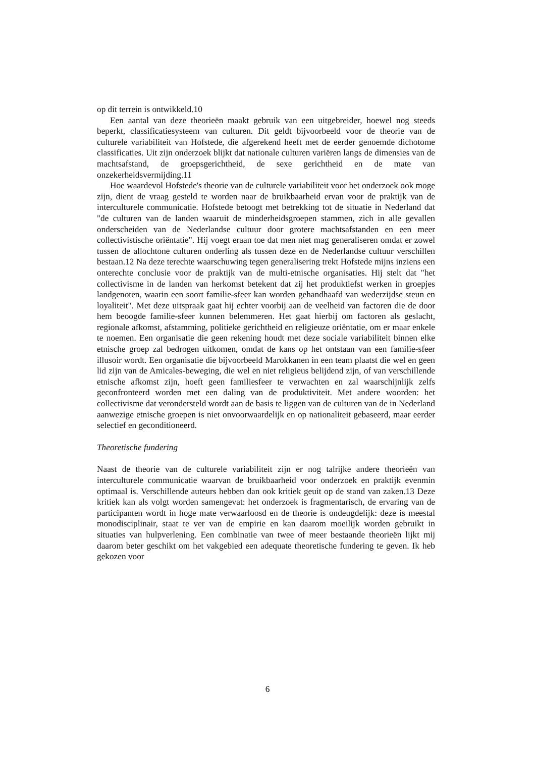op dit terrein is ontwikkeld.10
Een aantal van deze theorieën maakt gebruik van een uitgebreider, hoewel nog steeds beperkt, classificatiesysteem van culturen. Dit geldt bijvoorbeeld voor de theorie van de culturele variabiliteit van Hofstede, die afgerekend heeft met de eerder genoemde dichotome classificaties. Uit zijn onderzoek blijkt dat nationale culturen variëren langs de dimensies van de machtsafstand, de groepsgerichtheid, de sexe gerichtheid en de mate van onzekerheidsvermijding.11
Hoe waardevol Hofstede's theorie van de culturele variabiliteit voor het onderzoek ook moge zijn, dient de vraag gesteld te worden naar de bruikbaarheid ervan voor de praktijk van de interculturele communicatie. Hofstede betoogt met betrekking tot de situatie in Nederland dat "de culturen van de landen waaruit de minderheidsgroepen stammen, zich in alle gevallen onderscheiden van de Nederlandse cultuur door grotere machtsafstanden en een meer collectivistische oriëntatie". Hij voegt eraan toe dat men niet mag generaliseren omdat er zowel tussen de allochtone culturen onderling als tussen deze en de Nederlandse cultuur verschillen bestaan.12 Na deze terechte waarschuwing tegen generalisering trekt Hofstede mijns inziens een onterechte conclusie voor de praktijk van de multi-etnische organisaties. Hij stelt dat "het collectivisme in de landen van herkomst betekent dat zij het produktiefst werken in groepjes landgenoten, waarin een soort familie-sfeer kan worden gehandhaafd van wederzijdse steun en loyaliteit". Met deze uitspraak gaat hij echter voorbij aan de veelheid van factoren die de door hem beoogde familie-sfeer kunnen belemmeren. Het gaat hierbij om factoren als geslacht, regionale afkomst, afstamming, politieke gerichtheid en religieuze oriëntatie, om er maar enkele te noemen. Een organisatie die geen rekening houdt met deze sociale variabiliteit binnen elke etnische groep zal bedrogen uitkomen, omdat de kans op het ontstaan van een familie-sfeer illusoir wordt. Een organisatie die bijvoorbeeld Marokkanen in een team plaatst die wel en geen lid zijn van de Amicales-beweging, die wel en niet religieus belijdend zijn, of van verschillende etnische afkomst zijn, hoeft geen familiesfeer te verwachten en zal waarschijnlijk zelfs geconfronteerd worden met een daling van de produktiviteit. Met andere woorden: het collectivisme dat verondersteld wordt aan de basis te liggen van de culturen van de in Nederland aanwezige etnische groepen is niet onvoorwaardelijk en op nationaliteit gebaseerd, maar eerder selectief en geconditioneerd.
Theoretische fundering
Naast de theorie van de culturele variabiliteit zijn er nog talrijke andere theorieën van interculturele communicatie waarvan de bruikbaarheid voor onderzoek en praktijk evenmin optimaal is. Verschillende auteurs hebben dan ook kritiek geuit op de stand van zaken.13 Deze kritiek kan als volgt worden samengevat: het onderzoek is fragmentarisch, de ervaring van de participanten wordt in hoge mate verwaarloosd en de theorie is ondeugdelijk: deze is meestal monodisciplinair, staat te ver van de empirie en kan daarom moeilijk worden gebruikt in situaties van hulpverlening. Een combinatie van twee of meer bestaande theorieën lijkt mij daarom beter geschikt om het vakgebied een adequate theoretische fundering te geven. Ik heb gekozen voor
6